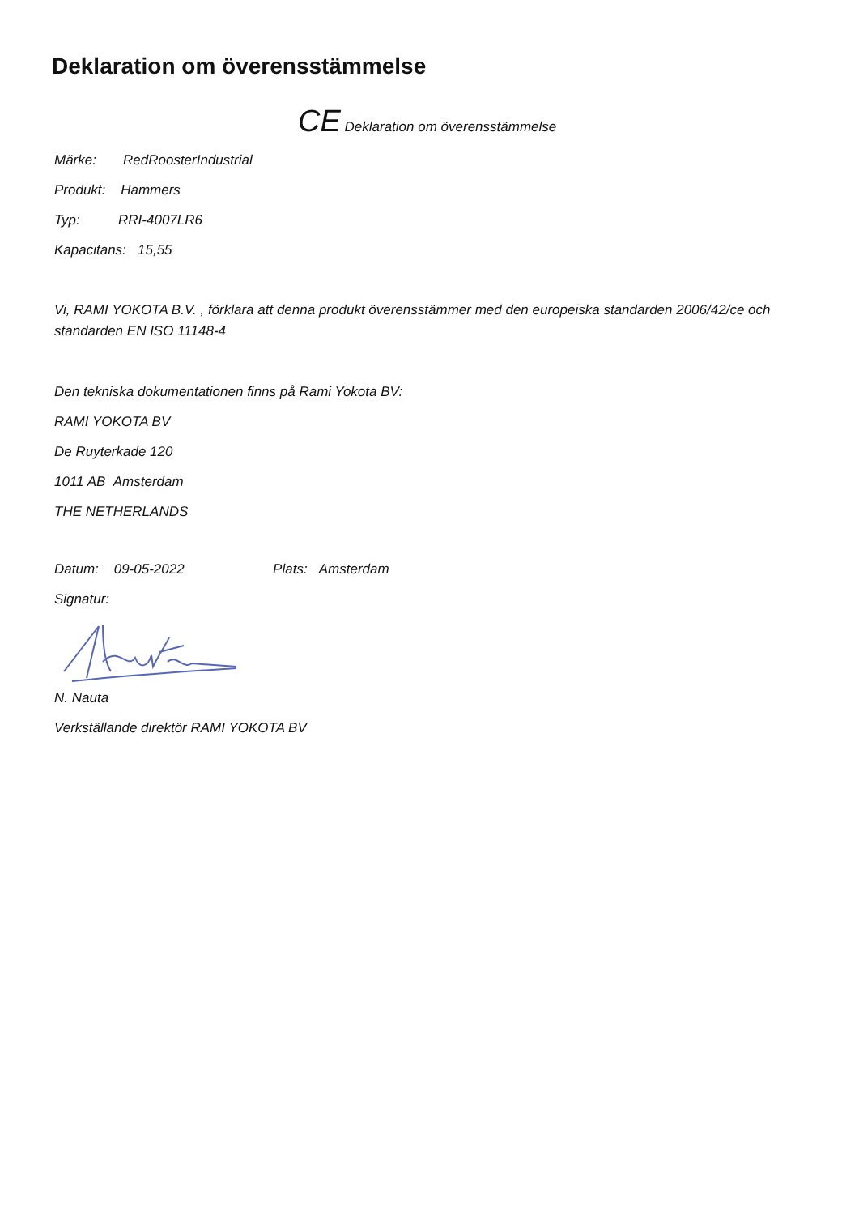Deklaration om överensstämmelse
CE Deklaration om överensstämmelse
Märke: RedRoosterIndustrial
Produkt: Hammers
Typ: RRI-4007LR6
Kapacitans: 15,55
Vi, RAMI YOKOTA B.V. , förklara att denna produkt överensstämmer med den europeiska standarden 2006/42/ce och standarden EN ISO 11148-4
Den tekniska dokumentationen finns på Rami Yokota BV:
RAMI YOKOTA BV
De Ruyterkade 120
1011 AB Amsterdam
THE NETHERLANDS
Datum: 09-05-2022 Plats: Amsterdam
Signatur:
N. Nauta
Verkställande direktör RAMI YOKOTA BV